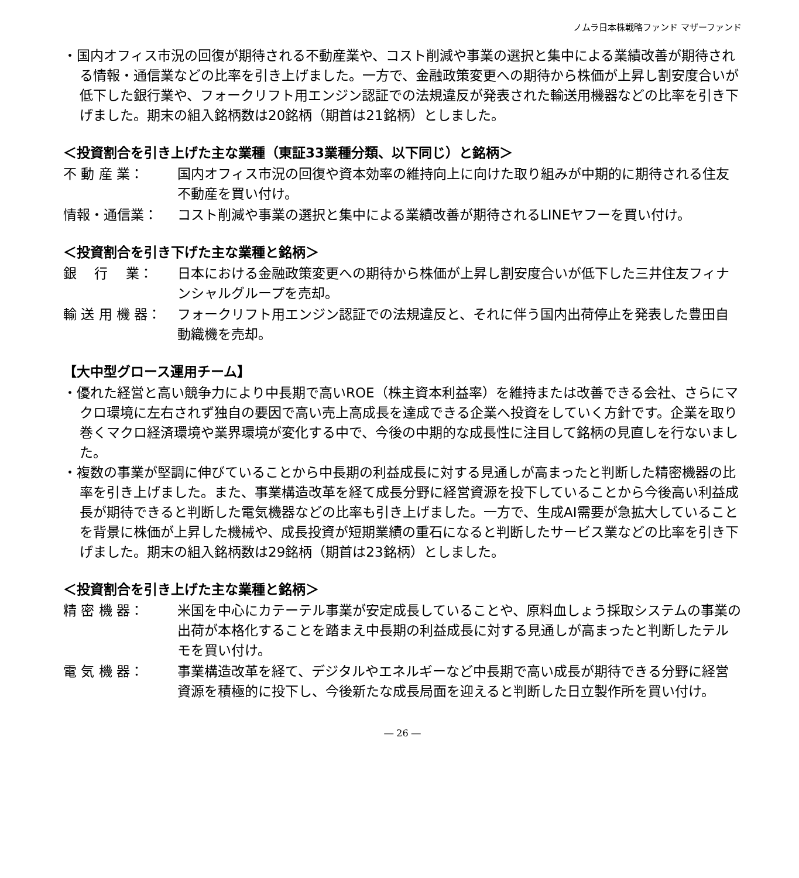ノムラ日本株戦略ファンド マザーファンド
・国内オフィス市況の回復が期待される不動産業や、コスト削減や事業の選択と集中による業績改善が期待される情報・通信業などの比率を引き上げました。一方で、金融政策変更への期待から株価が上昇し割安度合いが低下した銀行業や、フォークリフト用エンジン認証での法規違反が発表された輸送用機器などの比率を引き下げました。期末の組入銘柄数は20銘柄（期首は21銘柄）としました。
＜投資割合を引き上げた主な業種（東証33業種分類、以下同じ）と銘柄＞
不 動 産 業： 国内オフィス市況の回復や資本効率の維持向上に向けた取り組みが中期的に期待される住友不動産を買い付け。
情報・通信業： コスト削減や事業の選択と集中による業績改善が期待されるLINEヤフーを買い付け。
＜投資割合を引き下げた主な業種と銘柄＞
銀　 行　 業： 日本における金融政策変更への期待から株価が上昇し割安度合いが低下した三井住友フィナンシャルグループを売却。
輸 送 用 機 器： フォークリフト用エンジン認証での法規違反と、それに伴う国内出荷停止を発表した豊田自動織機を売却。
【大中型グロース運用チーム】
・優れた経営と高い競争力により中長期で高いROE（株主資本利益率）を維持または改善できる会社、さらにマクロ環境に左右されず独自の要因で高い売上高成長を達成できる企業へ投資をしていく方針です。企業を取り巻くマクロ経済環境や業界環境が変化する中で、今後の中期的な成長性に注目して銘柄の見直しを行ないました。
・複数の事業が堅調に伸びていることから中長期の利益成長に対する見通しが高まったと判断した精密機器の比率を引き上げました。また、事業構造改革を経て成長分野に経営資源を投下していることから今後高い利益成長が期待できると判断した電気機器などの比率も引き上げました。一方で、生成AI需要が急拡大していることを背景に株価が上昇した機械や、成長投資が短期業績の重石になると判断したサービス業などの比率を引き下げました。期末の組入銘柄数は29銘柄（期首は23銘柄）としました。
＜投資割合を引き上げた主な業種と銘柄＞
精 密 機 器： 米国を中心にカテーテル事業が安定成長していることや、原料血しょう採取システムの事業の出荷が本格化することを踏まえ中長期の利益成長に対する見通しが高まったと判断したテルモを買い付け。
電 気 機 器： 事業構造改革を経て、デジタルやエネルギーなど中長期で高い成長が期待できる分野に経営資源を積極的に投下し、今後新たな成長局面を迎えると判断した日立製作所を買い付け。
― 26 ―